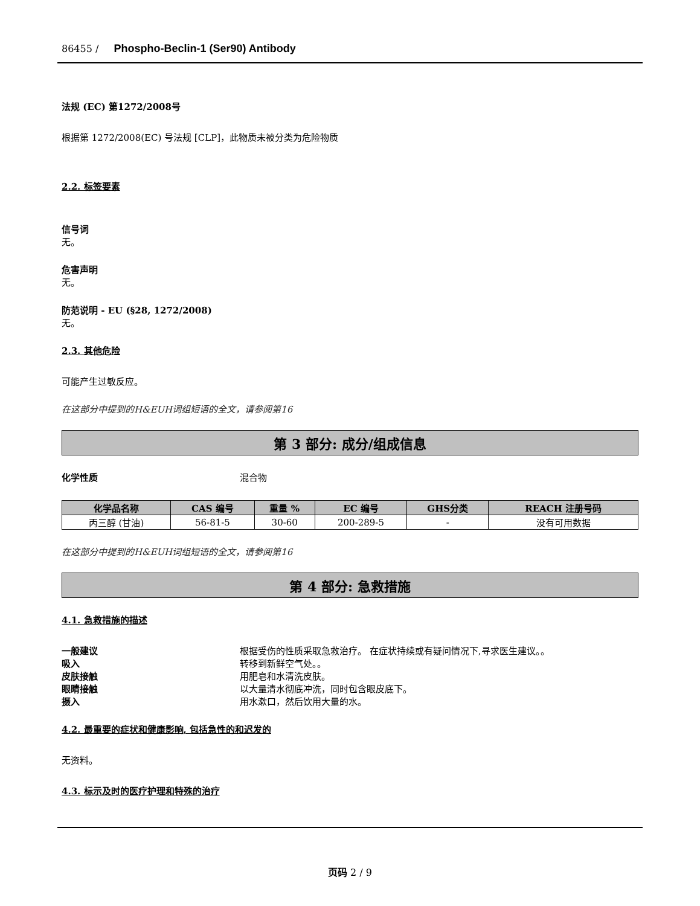86455 / Phospho-Beclin-1 (Ser90) Antibody
法规 (EC) 第1272/2008号
根据第 1272/2008(EC) 号法规 [CLP]，此物质未被分类为危险物质
2.2. 标签要素
信号词
无。
危害声明
无。
防范说明 - EU (§28, 1272/2008)
无。
2.3. 其他危险
可能产生过敏反应。
在这部分中提到的H&EUH词组短语的全文，请参阅第16
第 3 部分: 成分/组成信息
化学性质 混合物
| 化学品名称 | CAS 编号 | 重量 % | EC 编号 | GHS分类 | REACH 注册号码 |
| --- | --- | --- | --- | --- | --- |
| 丙三醇 (甘油) | 56-81-5 | 30-60 | 200-289-5 | - | 没有可用数据 |
在这部分中提到的H&EUH词组短语的全文，请参阅第16
第 4 部分: 急救措施
4.1. 急救措施的描述
一般建议 根据受伤的性质采取急救治疗。 在症状持续或有疑问情况下,寻求医生建议。。
吸入 转移到新鲜空气处。。
皮肤接触 用肥皂和水清洗皮肤。
眼睛接触 以大量清水彻底冲洗，同时包含眼皮底下。
摄入 用水漱口，然后饮用大量的水。
4.2. 最重要的症状和健康影响, 包括急性的和迟发的
无资料。
4.3. 标示及时的医疗护理和特殊的治疗
页码 2 / 9